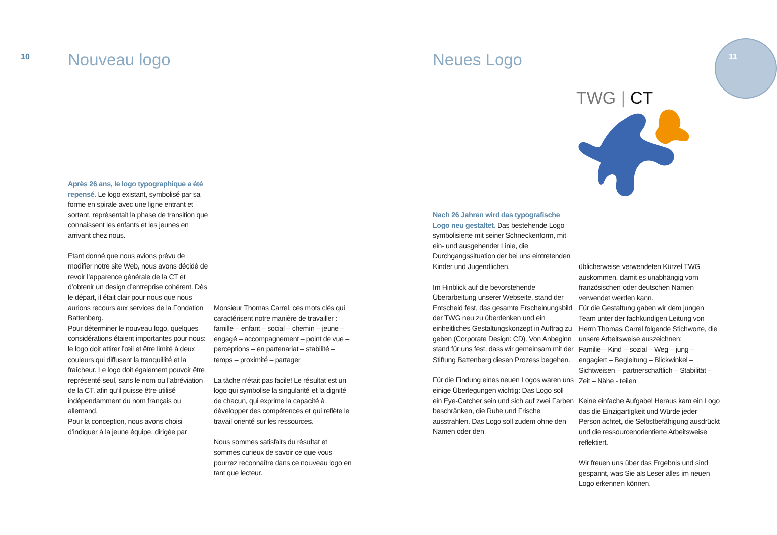10 Nouveau logo Neues Logo
Après 26 ans, le logo typographique a été repensé. Le logo existant, symbolisé par sa forme en spirale avec une ligne entrant et sortant, représentait la phase de transition que connaissent les enfants et les jeunes en arrivant chez nous.
Etant donné que nous avions prévu de modifier notre site Web, nous avons décidé de revoir l’apparence générale de la CT et d’obtenir un design d’entreprise cohérent. Dès le départ, il était clair pour nous que nous aurions recours aux services de la Fondation Battenberg.
Pour déterminer le nouveau logo, quelques considérations étaient importantes pour nous: le logo doit attirer l’œil et être limité à deux couleurs qui diffusent la tranquillité et la fraîcheur. Le logo doit également pouvoir être représenté seul, sans le nom ou l’abréviation de la CT, afin qu’il puisse être utilisé indépendamment du nom français ou allemand.
Pour la conception, nous avons choisi d’indiquer à la jeune équipe, dirigée par
Monsieur Thomas Carrel, ces mots clés qui caractérisent notre manière de travailler : famille – enfant – social – chemin – jeune – engagé – accompagnement – point de vue – perceptions – en partenariat – stabilité – temps – proximité – partager
La tâche n’était pas facile! Le résultat est un logo qui symbolise la singularité et la dignité de chacun, qui exprime la capacité à développer des compétences et qui reflète le travail orienté sur les ressources.
Nous sommes satisfaits du résultat et sommes curieux de savoir ce que vous pourrez reconnaître dans ce nouveau logo en tant que lecteur.
TWG | CT
11
Nach 26 Jahren wird das typografische Logo neu gestaltet. Das bestehende Logo symbolisierte mit seiner Schneckenform, mit ein- und ausgehender Linie, die Durchgangssituation der bei uns eintretenden Kinder und Jugendlichen.
Im Hinblick auf die bevorstehende Überarbeitung unserer Webseite, stand der Entscheid fest, das gesamte Erscheinungsbild der TWG neu zu überdenken und ein einheitliches Gestaltungskonzept in Auftrag zu geben (Corporate Design: CD). Von Anbeginn stand für uns fest, dass wir gemeinsam mit der Stiftung Battenberg diesen Prozess begehen.
Für die Findung eines neuen Logos waren uns einige Überlegungen wichtig: Das Logo soll ein Eye-Catcher sein und sich auf zwei Farben beschränken, die Ruhe und Frische ausstrahlen. Das Logo soll zudem ohne den Namen oder den
üblicherweise verwendeten Kürzel TWG auskommen, damit es unabhängig vom französischen oder deutschen Namen verwendet werden kann.
Für die Gestaltung gaben wir dem jungen Team unter der fachkundigen Leitung von Herrn Thomas Carrel folgende Stichworte, die unsere Arbeitsweise auszeichnen:
Familie – Kind – sozial – Weg – jung – engagiert – Begleitung – Blickwinkel – Sichtweisen – partnerschaftlich – Stabilität – Zeit – Nähe - teilen
Keine einfache Aufgabe! Heraus kam ein Logo das die Einzigartigkeit und Würde jeder Person achtet, die Selbstbefähigung ausdrückt und die ressourcenorientierte Arbeitsweise reflektiert.
Wir freuen uns über das Ergebnis und sind gespannt, was Sie als Leser alles im neuen Logo erkennen können.